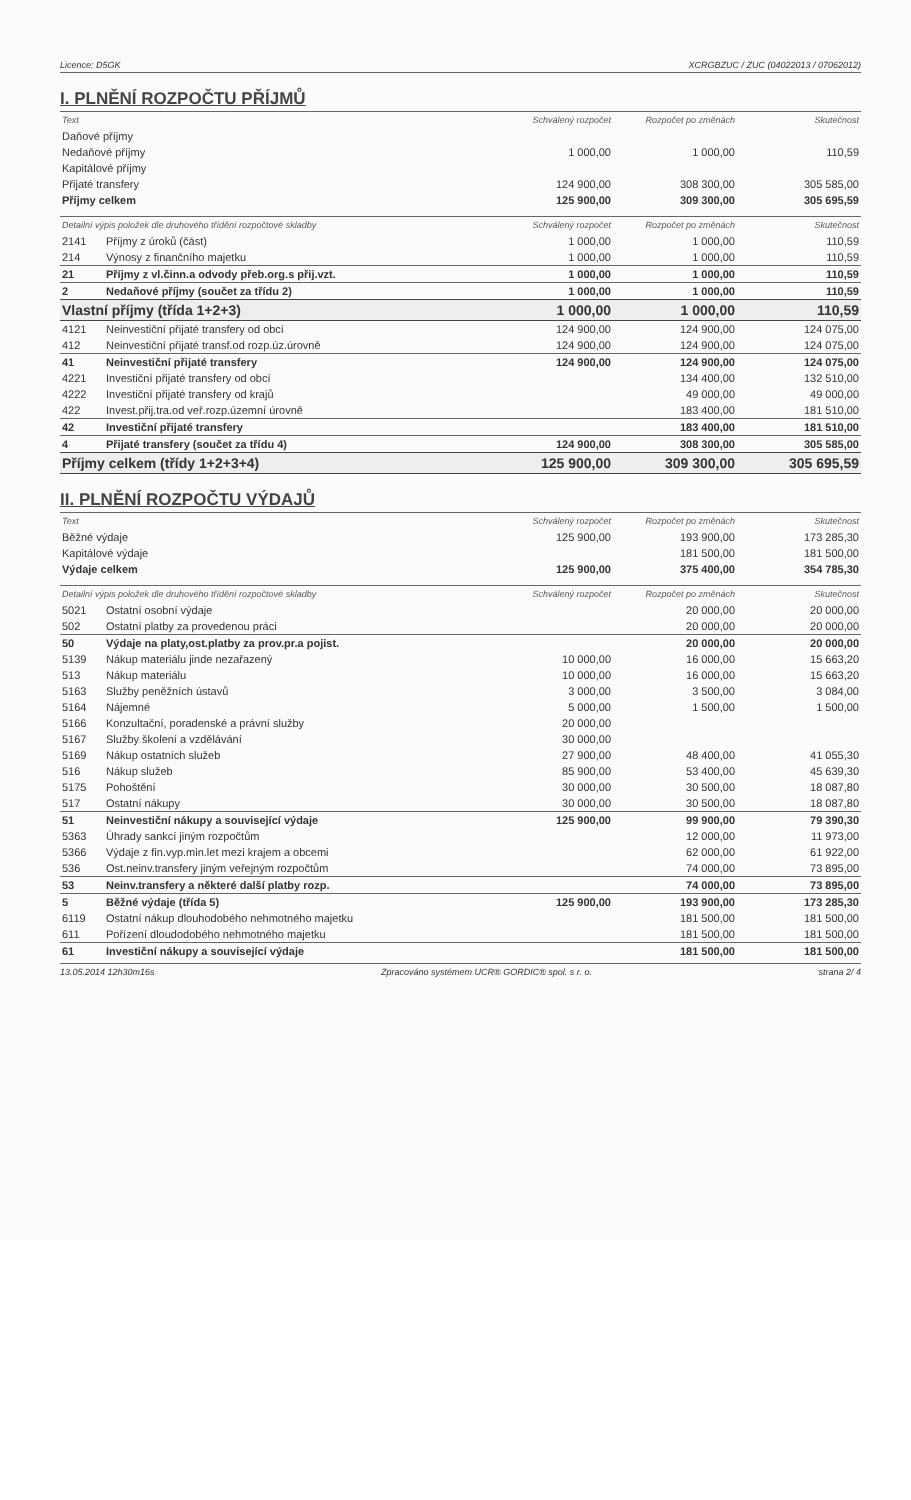Licence: D5GK XCRGBZUC / ZUC (04022013 / 07062012)
I. PLNĚNÍ ROZPOČTU PŘÍJMŮ
| Text | Schválený rozpočet | Rozpočet po změnách | Skutečnost |
| --- | --- | --- | --- |
| Daňové příjmy | | | |
| Nedaňové příjmy | 1 000,00 | 1 000,00 | 110,59 |
| Kapitálové příjmy | | | |
| Přijaté transfery | 124 900,00 | 308 300,00 | 305 585,00 |
| Příjmy celkem | 125 900,00 | 309 300,00 | 305 695,59 |
| Detailní výpis položek dle druhového třídění rozpočtové skladby | | Schválený rozpočet | Rozpočet po změnách | Skutečnost |
| --- | --- | --- | --- | --- |
| 2141 | Příjmy z úroků (část) | 1 000,00 | 1 000,00 | 110,59 |
| 214 | Výnosy z finančního majetku | 1 000,00 | 1 000,00 | 110,59 |
| 21 | Příjmy z vl.činn.a odvody přeb.org.s přij.vzt. | 1 000,00 | 1 000,00 | 110,59 |
| 2 | Nedaňové příjmy (součet za třídu 2) | 1 000,00 | 1 000,00 | 110,59 |
| Vlastní příjmy (třída 1+2+3) | | 1 000,00 | 1 000,00 | 110,59 |
| 4121 | Neinvestiční přijaté transfery od obcí | 124 900,00 | 124 900,00 | 124 075,00 |
| 412 | Neinvestiční přijaté transf.od rozp.úz.úrovně | 124 900,00 | 124 900,00 | 124 075,00 |
| 41 | Neinvestiční přijaté transfery | 124 900,00 | 124 900,00 | 124 075,00 |
| 4221 | Investiční přijaté transfery od obcí | | 134 400,00 | 132 510,00 |
| 4222 | Investiční přijaté transfery od krajů | | 49 000,00 | 49 000,00 |
| 422 | Invest.přij.tra.od veř.rozp.územní úrovně | | 183 400,00 | 181 510,00 |
| 42 | Investiční přijaté transfery | | 183 400,00 | 181 510,00 |
| 4 | Přijaté transfery (součet za třídu 4) | 124 900,00 | 308 300,00 | 305 585,00 |
| Příjmy celkem (třídy 1+2+3+4) | | 125 900,00 | 309 300,00 | 305 695,59 |
II. PLNĚNÍ ROZPOČTU VÝDAJŮ
| Text | Schválený rozpočet | Rozpočet po změnách | Skutečnost |
| --- | --- | --- | --- |
| Běžné výdaje | 125 900,00 | 193 900,00 | 173 285,30 |
| Kapitálové výdaje | | 181 500,00 | 181 500,00 |
| Výdaje celkem | 125 900,00 | 375 400,00 | 354 785,30 |
| Detailní výpis položek dle druhového třídění rozpočtové skladby | | Schválený rozpočet | Rozpočet po změnách | Skutečnost |
| --- | --- | --- | --- | --- |
| 5021 | Ostatní osobní výdaje | | 20 000,00 | 20 000,00 |
| 502 | Ostatní platby za provedenou práci | | 20 000,00 | 20 000,00 |
| 50 | Výdaje na platy,ost.platby za prov.pr.a pojist. | | 20 000,00 | 20 000,00 |
| 5139 | Nákup materiálu jinde nezařazený | 10 000,00 | 16 000,00 | 15 663,20 |
| 513 | Nákup materiálu | 10 000,00 | 16 000,00 | 15 663,20 |
| 5163 | Služby peněžních ústavů | 3 000,00 | 3 500,00 | 3 084,00 |
| 5164 | Nájemné | 5 000,00 | 1 500,00 | 1 500,00 |
| 5166 | Konzultační, poradenské a právní služby | 20 000,00 | | |
| 5167 | Služby školení a vzdělávání | 30 000,00 | | |
| 5169 | Nákup ostatních služeb | 27 900,00 | 48 400,00 | 41 055,30 |
| 516 | Nákup služeb | 85 900,00 | 53 400,00 | 45 639,30 |
| 5175 | Pohoštění | 30 000,00 | 30 500,00 | 18 087,80 |
| 517 | Ostatní nákupy | 30 000,00 | 30 500,00 | 18 087,80 |
| 51 | Neinvestiční nákupy a související výdaje | 125 900,00 | 99 900,00 | 79 390,30 |
| 5363 | Úhrady sankcí jiným rozpočtům | | 12 000,00 | 11 973,00 |
| 5366 | Výdaje z fin.vyp.min.let mezi krajem a obcemi | | 62 000,00 | 61 922,00 |
| 536 | Ost.neinv.transfery jiným veřejným rozpočtům | | 74 000,00 | 73 895,00 |
| 53 | Neinv.transfery a některé další platby rozp. | | 74 000,00 | 73 895,00 |
| 5 | Běžné výdaje (třída 5) | 125 900,00 | 193 900,00 | 173 285,30 |
| 6119 | Ostatní nákup dlouhodobého nehmotného majetku | | 181 500,00 | 181 500,00 |
| 611 | Pořízení dloudodobého nehmotného majetku | | 181 500,00 | 181 500,00 |
| 61 | Investiční nákupy a související výdaje | | 181 500,00 | 181 500,00 |
13.05.2014 12h30m16s Zpracováno systémem UCR® GORDIC® spol. s r. o. strana 2/ 4